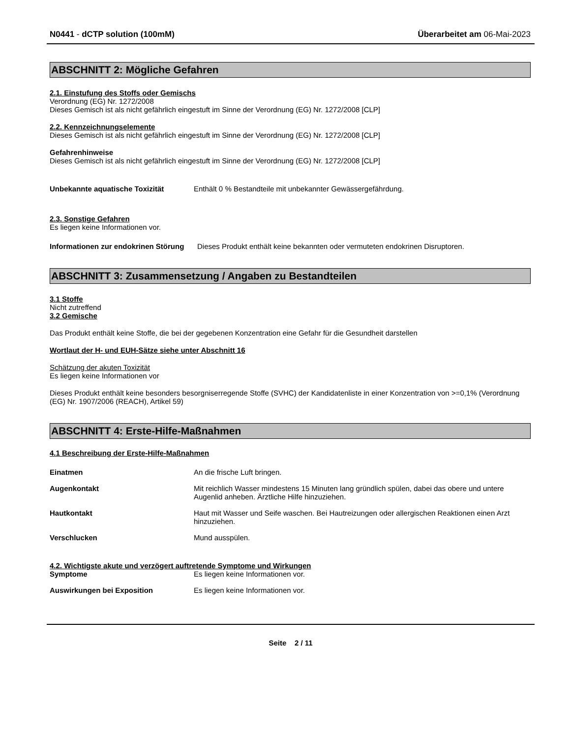N0441 - dCTP solution (100mM) Überarbeitet am 06-Mai-2023
ABSCHNITT 2: Mögliche Gefahren
2.1. Einstufung des Stoffs oder Gemischs
Verordnung (EG) Nr. 1272/2008
Dieses Gemisch ist als nicht gefährlich eingestuft im Sinne der Verordnung (EG) Nr. 1272/2008 [CLP]
2.2. Kennzeichnungselemente
Dieses Gemisch ist als nicht gefährlich eingestuft im Sinne der Verordnung (EG) Nr. 1272/2008 [CLP]
Gefahrenhinweise
Dieses Gemisch ist als nicht gefährlich eingestuft im Sinne der Verordnung (EG) Nr. 1272/2008 [CLP]
Unbekannte aquatische Toxizität Enthält 0 % Bestandteile mit unbekannter Gewässergefährdung.
2.3. Sonstige Gefahren
Es liegen keine Informationen vor.
Informationen zur endokrinen Störung
Dieses Produkt enthält keine bekannten oder vermuteten endokrinen Disruptoren.
ABSCHNITT 3: Zusammensetzung / Angaben zu Bestandteilen
3.1 Stoffe
Nicht zutreffend
3.2 Gemische
Das Produkt enthält keine Stoffe, die bei der gegebenen Konzentration eine Gefahr für die Gesundheit darstellen
Wortlaut der H- und EUH-Sätze siehe unter Abschnitt 16
Schätzung der akuten Toxizität
Es liegen keine Informationen vor
Dieses Produkt enthält keine besonders besorgniserregende Stoffe (SVHC) der Kandidatenliste in einer Konzentration von >=0,1% (Verordnung (EG) Nr. 1907/2006 (REACH), Artikel 59)
ABSCHNITT 4: Erste-Hilfe-Maßnahmen
4.1 Beschreibung der Erste-Hilfe-Maßnahmen
Einatmen An die frische Luft bringen.
Augenkontakt Mit reichlich Wasser mindestens 15 Minuten lang gründlich spülen, dabei das obere und untere Augenlid anheben. Ärztliche Hilfe hinzuziehen.
Hautkontakt Haut mit Wasser und Seife waschen. Bei Hautreizungen oder allergischen Reaktionen einen Arzt hinzuziehen.
Verschlucken Mund ausspülen.
4.2. Wichtigste akute und verzögert auftretende Symptome und Wirkungen
Symptome Es liegen keine Informationen vor.
Auswirkungen bei Exposition Es liegen keine Informationen vor.
Seite 2 / 11